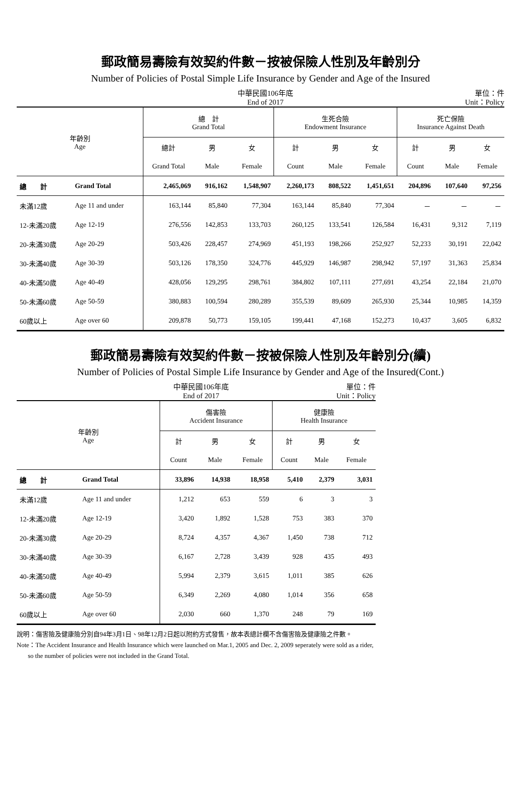郵政簡易壽險有效契約件數－按被保險人性別及年齡別分
Number of Policies of Postal Simple Life Insurance by Gender and Age of the Insured
中華民國106年底
End of 2017
單位：件
Unit：Policy
| 年齡別 Age | | 總 計 Grand Total | | | 生死合險 Endowment Insurance | | | 死亡保險 Insurance Against Death | | |
| --- | --- | --- | --- | --- | --- | --- | --- | --- | --- | --- |
| | | 總計 | 男 | 女 | 計 | 男 | 女 | 計 | 男 | 女 |
| | | Grand Total | Male | Female | Count | Male | Female | Count | Male | Female |
| 總 計 | Grand Total | 2,465,069 | 916,162 | 1,548,907 | 2,260,173 | 808,522 | 1,451,651 | 204,896 | 107,640 | 97,256 |
| 未滿12歲 | Age 11 and under | 163,144 | 85,840 | 77,304 | 163,144 | 85,840 | 77,304 | － | － | － |
| 12-未滿20歲 | Age 12-19 | 276,556 | 142,853 | 133,703 | 260,125 | 133,541 | 126,584 | 16,431 | 9,312 | 7,119 |
| 20-未滿30歲 | Age 20-29 | 503,426 | 228,457 | 274,969 | 451,193 | 198,266 | 252,927 | 52,233 | 30,191 | 22,042 |
| 30-未滿40歲 | Age 30-39 | 503,126 | 178,350 | 324,776 | 445,929 | 146,987 | 298,942 | 57,197 | 31,363 | 25,834 |
| 40-未滿50歲 | Age 40-49 | 428,056 | 129,295 | 298,761 | 384,802 | 107,111 | 277,691 | 43,254 | 22,184 | 21,070 |
| 50-未滿60歲 | Age 50-59 | 380,883 | 100,594 | 280,289 | 355,539 | 89,609 | 265,930 | 25,344 | 10,985 | 14,359 |
| 60歲以上 | Age over 60 | 209,878 | 50,773 | 159,105 | 199,441 | 47,168 | 152,273 | 10,437 | 3,605 | 6,832 |
郵政簡易壽險有效契約件數－按被保險人性別及年齡別分(續)
Number of Policies of Postal Simple Life Insurance by Gender and Age of the Insured(Cont.)
中華民國106年底
End of 2017
單位：件
Unit：Policy
| 年齡別 Age | | 傷害險 Accident Insurance | | | 健康險 Health Insurance | | |
| --- | --- | --- | --- | --- | --- | --- | --- |
| | | 計 | 男 | 女 | 計 | 男 | 女 |
| | | Count | Male | Female | Count | Male | Female |
| 總 計 | Grand Total | 33,896 | 14,938 | 18,958 | 5,410 | 2,379 | 3,031 |
| 未滿12歲 | Age 11 and under | 1,212 | 653 | 559 | 6 | 3 | 3 |
| 12-未滿20歲 | Age 12-19 | 3,420 | 1,892 | 1,528 | 753 | 383 | 370 |
| 20-未滿30歲 | Age 20-29 | 8,724 | 4,357 | 4,367 | 1,450 | 738 | 712 |
| 30-未滿40歲 | Age 30-39 | 6,167 | 2,728 | 3,439 | 928 | 435 | 493 |
| 40-未滿50歲 | Age 40-49 | 5,994 | 2,379 | 3,615 | 1,011 | 385 | 626 |
| 50-未滿60歲 | Age 50-59 | 6,349 | 2,269 | 4,080 | 1,014 | 356 | 658 |
| 60歲以上 | Age over 60 | 2,030 | 660 | 1,370 | 248 | 79 | 169 |
說明：傷害險及健康險分別自94年3月1日、98年12月2日起以附約方式發售，故本表總計欄不含傷害險及健康險之件數。
Note：The Accident Insurance and Health Insurance which were launched on Mar.1, 2005 and Dec. 2, 2009 seperately were sold as a rider,
so the number of policies were not included in the Grand Total.